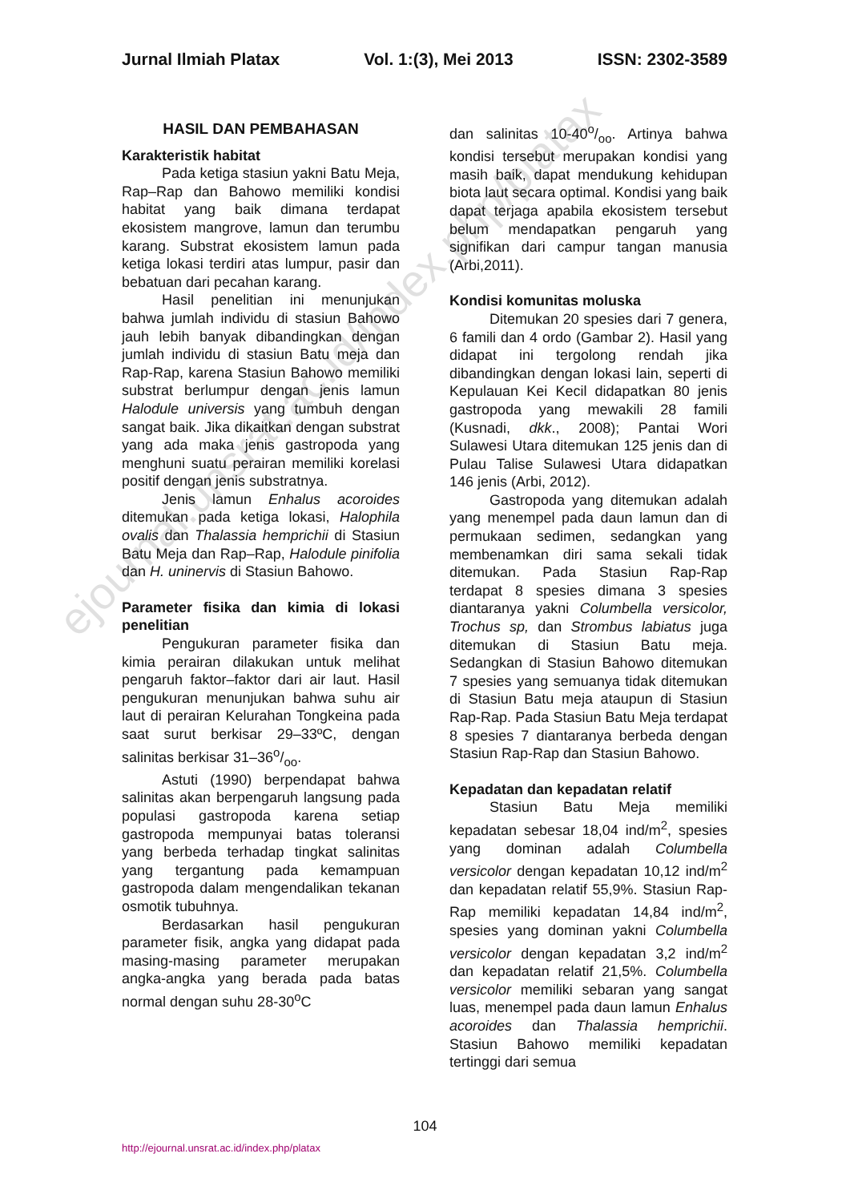Jurnal Ilmiah Platax Vol. 1:(3), Mei 2013 ISSN: 2302-3589
HASIL DAN PEMBAHASAN
Karakteristik habitat
Pada ketiga stasiun yakni Batu Meja, Rap–Rap dan Bahowo memiliki kondisi habitat yang baik dimana terdapat ekosistem mangrove, lamun dan terumbu karang. Substrat ekosistem lamun pada ketiga lokasi terdiri atas lumpur, pasir dan bebatuan dari pecahan karang.
Hasil penelitian ini menunjukan bahwa jumlah individu di stasiun Bahowo jauh lebih banyak dibandingkan dengan jumlah individu di stasiun Batu meja dan Rap-Rap, karena Stasiun Bahowo memiliki substrat berlumpur dengan jenis lamun Halodule universis yang tumbuh dengan sangat baik. Jika dikaitkan dengan substrat yang ada maka jenis gastropoda yang menghuni suatu perairan memiliki korelasi positif dengan jenis substratnya.
Jenis lamun Enhalus acoroides ditemukan pada ketiga lokasi, Halophila ovalis dan Thalassia hemprichii di Stasiun Batu Meja dan Rap–Rap, Halodule pinifolia dan H. uninervis di Stasiun Bahowo.
Parameter fisika dan kimia di lokasi penelitian
Pengukuran parameter fisika dan kimia perairan dilakukan untuk melihat pengaruh faktor–faktor dari air laut. Hasil pengukuran menunjukan bahwa suhu air laut di perairan Kelurahan Tongkeina pada saat surut berkisar 29–33ºC, dengan salinitas berkisar 31–36o/oo.
Astuti (1990) berpendapat bahwa salinitas akan berpengaruh langsung pada populasi gastropoda karena setiap gastropoda mempunyai batas toleransi yang berbeda terhadap tingkat salinitas yang tergantung pada kemampuan gastropoda dalam mengendalikan tekanan osmotik tubuhnya.
Berdasarkan hasil pengukuran parameter fisik, angka yang didapat pada masing-masing parameter merupakan angka-angka yang berada pada batas normal dengan suhu 28-30<sup>o</sup>C
dan salinitas 10-40o/oo. Artinya bahwa kondisi tersebut merupakan kondisi yang masih baik, dapat mendukung kehidupan biota laut secara optimal. Kondisi yang baik dapat terjaga apabila ekosistem tersebut belum mendapatkan pengaruh yang signifikan dari campur tangan manusia (Arbi,2011).
Kondisi komunitas moluska
Ditemukan 20 spesies dari 7 genera, 6 famili dan 4 ordo (Gambar 2). Hasil yang didapat ini tergolong rendah jika dibandingkan dengan lokasi lain, seperti di Kepulauan Kei Kecil didapatkan 80 jenis gastropoda yang mewakili 28 famili (Kusnadi, dkk., 2008); Pantai Wori Sulawesi Utara ditemukan 125 jenis dan di Pulau Talise Sulawesi Utara didapatkan 146 jenis (Arbi, 2012).
Gastropoda yang ditemukan adalah yang menempel pada daun lamun dan di permukaan sedimen, sedangkan yang membenamkan diri sama sekali tidak ditemukan. Pada Stasiun Rap-Rap terdapat 8 spesies dimana 3 spesies diantaranya yakni Columbella versicolor, Trochus sp, dan Strombus labiatus juga ditemukan di Stasiun Batu meja. Sedangkan di Stasiun Bahowo ditemukan 7 spesies yang semuanya tidak ditemukan di Stasiun Batu meja ataupun di Stasiun Rap-Rap. Pada Stasiun Batu Meja terdapat 8 spesies 7 diantaranya berbeda dengan Stasiun Rap-Rap dan Stasiun Bahowo.
Kepadatan dan kepadatan relatif
Stasiun Batu Meja memiliki kepadatan sebesar 18,04 ind/m<sup>2</sup>, spesies yang dominan adalah Columbella versicolor dengan kepadatan 10,12 ind/m<sup>2</sup> dan kepadatan relatif 55,9%. Stasiun Rap-Rap memiliki kepadatan 14,84 ind/m<sup>2</sup>, spesies yang dominan yakni Columbella versicolor dengan kepadatan 3,2 ind/m<sup>2</sup> dan kepadatan relatif 21,5%. Columbella versicolor memiliki sebaran yang sangat luas, menempel pada daun lamun Enhalus acoroides dan Thalassia hemprichii. Stasiun Bahowo memiliki kepadatan tertinggi dari semua
ejournal.unsrat.ac.id/index.php/platax
104
http://ejournal.unsrat.ac.id/index.php/platax